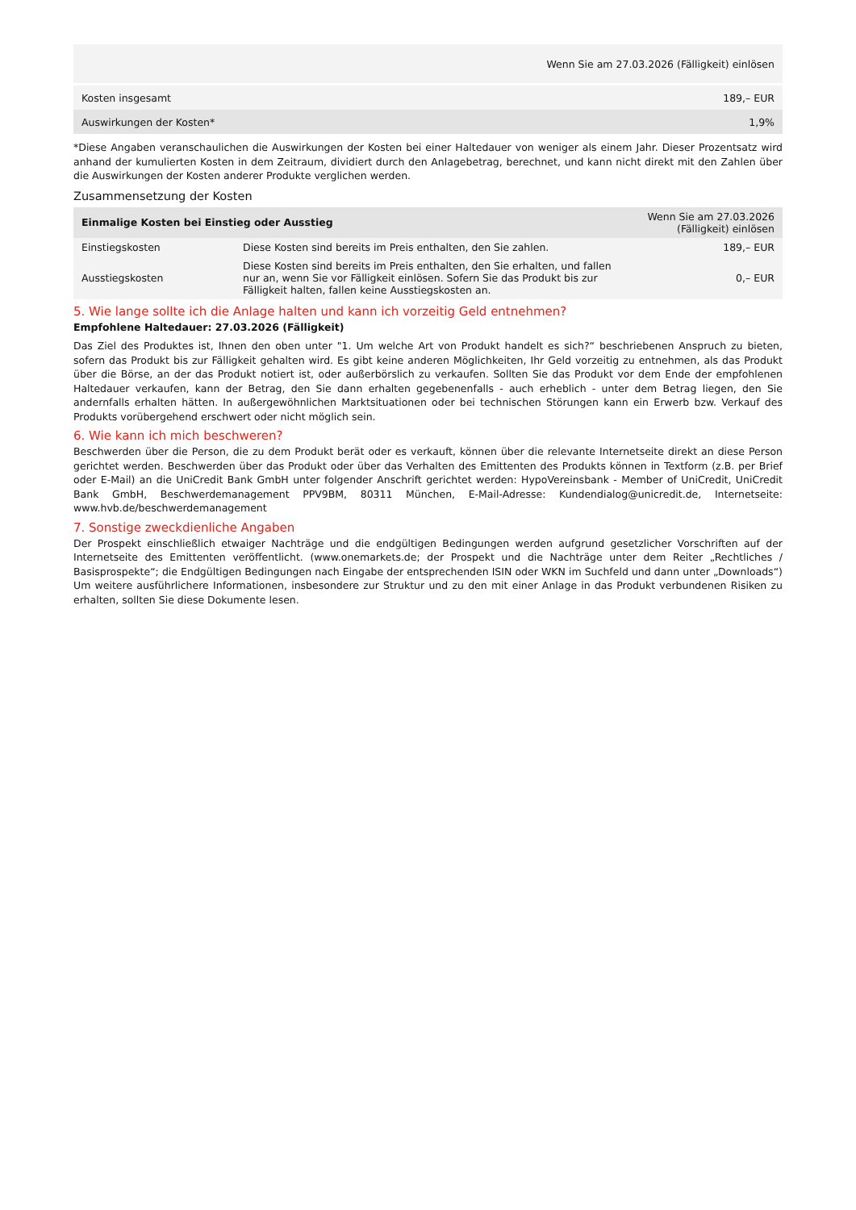| | Wenn Sie am 27.03.2026 (Fälligkeit) einlösen |
| Kosten insgesamt | 189,– EUR |
| Auswirkungen der Kosten* | 1,9% |
*Diese Angaben veranschaulichen die Auswirkungen der Kosten bei einer Haltedauer von weniger als einem Jahr. Dieser Prozentsatz wird anhand der kumulierten Kosten in dem Zeitraum, dividiert durch den Anlagebetrag, berechnet, und kann nicht direkt mit den Zahlen über die Auswirkungen der Kosten anderer Produkte verglichen werden.
Zusammensetzung der Kosten
| Einmalige Kosten bei Einstieg oder Ausstieg | | Wenn Sie am 27.03.2026 (Fälligkeit) einlösen |
| --- | --- | --- |
| Einstiegskosten | Diese Kosten sind bereits im Preis enthalten, den Sie zahlen. | 189,– EUR |
| Ausstiegskosten | Diese Kosten sind bereits im Preis enthalten, den Sie erhalten, und fallen nur an, wenn Sie vor Fälligkeit einlösen. Sofern Sie das Produkt bis zur Fälligkeit halten, fallen keine Ausstiegskosten an. | 0,– EUR |
5. Wie lange sollte ich die Anlage halten und kann ich vorzeitig Geld entnehmen?
Empfohlene Haltedauer: 27.03.2026 (Fälligkeit)
Das Ziel des Produktes ist, Ihnen den oben unter "1. Um welche Art von Produkt handelt es sich?“ beschriebenen Anspruch zu bieten, sofern das Produkt bis zur Fälligkeit gehalten wird. Es gibt keine anderen Möglichkeiten, Ihr Geld vorzeitig zu entnehmen, als das Produkt über die Börse, an der das Produkt notiert ist, oder außerbörslich zu verkaufen. Sollten Sie das Produkt vor dem Ende der empfohlenen Haltedauer verkaufen, kann der Betrag, den Sie dann erhalten gegebenenfalls - auch erheblich - unter dem Betrag liegen, den Sie andernfalls erhalten hätten. In außergewöhnlichen Marktsituationen oder bei technischen Störungen kann ein Erwerb bzw. Verkauf des Produkts vorübergehend erschwert oder nicht möglich sein.
6. Wie kann ich mich beschweren?
Beschwerden über die Person, die zu dem Produkt berät oder es verkauft, können über die relevante Internetseite direkt an diese Person gerichtet werden. Beschwerden über das Produkt oder über das Verhalten des Emittenten des Produkts können in Textform (z.B. per Brief oder E-Mail) an die UniCredit Bank GmbH unter folgender Anschrift gerichtet werden: HypoVereinsbank - Member of UniCredit, UniCredit Bank GmbH, Beschwerdemanagement PPV9BM, 80311 München, E-Mail-Adresse: Kundendialog@unicredit.de, Internetseite: www.hvb.de/beschwerdemanagement
7. Sonstige zweckdienliche Angaben
Der Prospekt einschließlich etwaiger Nachträge und die endgültigen Bedingungen werden aufgrund gesetzlicher Vorschriften auf der Internetseite des Emittenten veröffentlicht. (www.onemarkets.de; der Prospekt und die Nachträge unter dem Reiter „Rechtliches / Basisprospekte“; die Endgültigen Bedingungen nach Eingabe der entsprechenden ISIN oder WKN im Suchfeld und dann unter „Downloads“) Um weitere ausführlichere Informationen, insbesondere zur Struktur und zu den mit einer Anlage in das Produkt verbundenen Risiken zu erhalten, sollten Sie diese Dokumente lesen.